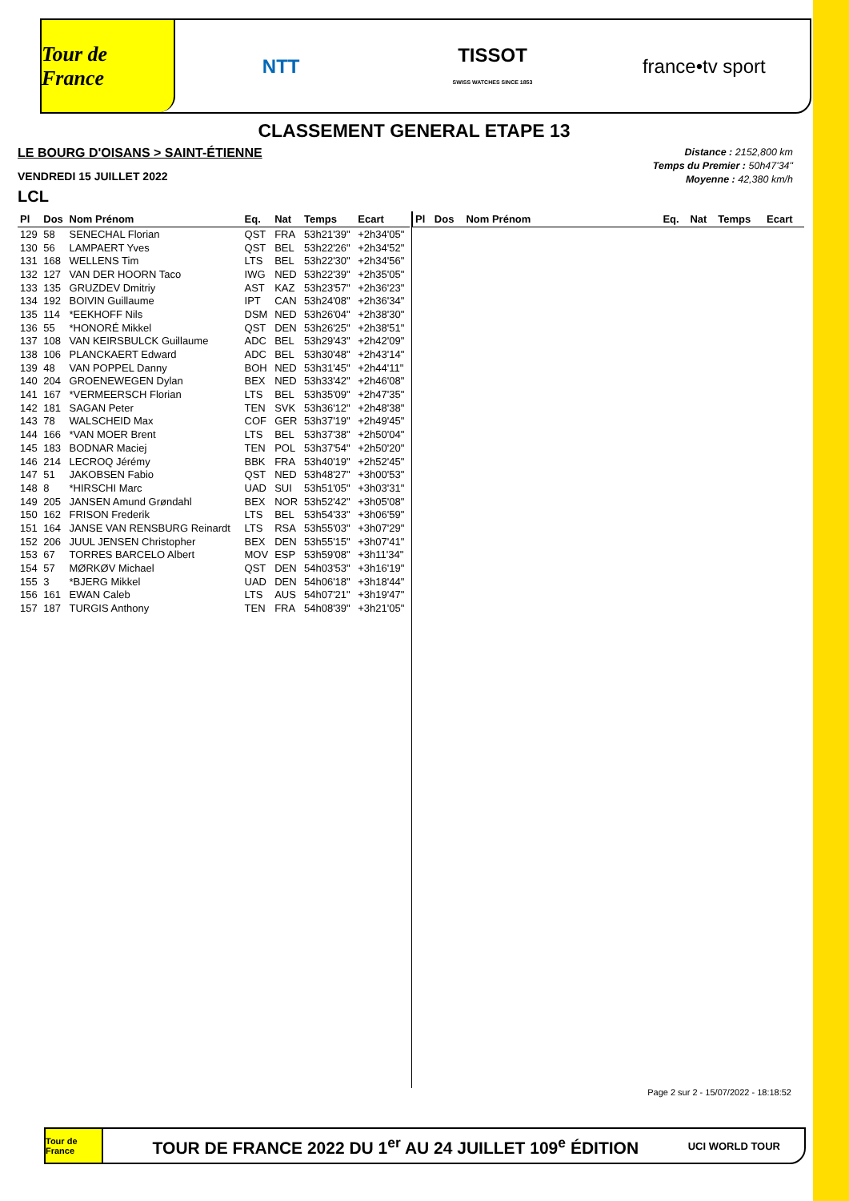Tour de France
NTT
TISSOT
SWISS WATCHES SINCE 1853
france•tv sport
CLASSEMENT GENERAL ETAPE 13
LE BOURG D'OISANS > SAINT-ÉTIENNE
VENDREDI 15 JUILLET 2022
LCL
Distance : 2152,800 km
Temps du Premier : 50h47'34"
Moyenne : 42,380 km/h
| Pl | Dos | Nom Prénom | Eq. | Nat | Temps | Ecart |
| --- | --- | --- | --- | --- | --- | --- |
| 129 | 58 | SENECHAL Florian | QST | FRA | 53h21'39" | +2h34'05" |
| 130 | 56 | LAMPAERT Yves | QST | BEL | 53h22'26" | +2h34'52" |
| 131 | 168 | WELLENS Tim | LTS | BEL | 53h22'30" | +2h34'56" |
| 132 | 127 | VAN DER HOORN Taco | IWG | NED | 53h22'39" | +2h35'05" |
| 133 | 135 | GRUZDEV Dmitriy | AST | KAZ | 53h23'57" | +2h36'23" |
| 134 | 192 | BOIVIN Guillaume | IPT | CAN | 53h24'08" | +2h36'34" |
| 135 | 114 | *EEKHOFF Nils | DSM | NED | 53h26'04" | +2h38'30" |
| 136 | 55 | *HONORÉ Mikkel | QST | DEN | 53h26'25" | +2h38'51" |
| 137 | 108 | VAN KEIRSBULCK Guillaume | ADC | BEL | 53h29'43" | +2h42'09" |
| 138 | 106 | PLANCKAERT Edward | ADC | BEL | 53h30'48" | +2h43'14" |
| 139 | 48 | VAN POPPEL Danny | BOH | NED | 53h31'45" | +2h44'11" |
| 140 | 204 | GROENEWEGEN Dylan | BEX | NED | 53h33'42" | +2h46'08" |
| 141 | 167 | *VERMEERSCH Florian | LTS | BEL | 53h35'09" | +2h47'35" |
| 142 | 181 | SAGAN Peter | TEN | SVK | 53h36'12" | +2h48'38" |
| 143 | 78 | WALSCHEID Max | COF | GER | 53h37'19" | +2h49'45" |
| 144 | 166 | *VAN MOER Brent | LTS | BEL | 53h37'38" | +2h50'04" |
| 145 | 183 | BODNAR Maciej | TEN | POL | 53h37'54" | +2h50'20" |
| 146 | 214 | LECROQ Jérémy | BBK | FRA | 53h40'19" | +2h52'45" |
| 147 | 51 | JAKOBSEN Fabio | QST | NED | 53h48'27" | +3h00'53" |
| 148 | 8 | *HIRSCHI Marc | UAD | SUI | 53h51'05" | +3h03'31" |
| 149 | 205 | JANSEN Amund Grøndahl | BEX | NOR | 53h52'42" | +3h05'08" |
| 150 | 162 | FRISON Frederik | LTS | BEL | 53h54'33" | +3h06'59" |
| 151 | 164 | JANSE VAN RENSBURG Reinardt | LTS | RSA | 53h55'03" | +3h07'29" |
| 152 | 206 | JUUL JENSEN Christopher | BEX | DEN | 53h55'15" | +3h07'41" |
| 153 | 67 | TORRES BARCELO Albert | MOV | ESP | 53h59'08" | +3h11'34" |
| 154 | 57 | MØRKØV Michael | QST | DEN | 54h03'53" | +3h16'19" |
| 155 | 3 | *BJERG Mikkel | UAD | DEN | 54h06'18" | +3h18'44" |
| 156 | 161 | EWAN Caleb | LTS | AUS | 54h07'21" | +3h19'47" |
| 157 | 187 | TURGIS Anthony | TEN | FRA | 54h08'39" | +3h21'05" |
| Pl | Dos | Nom Prénom | Eq. | Nat | Temps | Ecart |
| --- | --- | --- | --- | --- | --- | --- |
Page 2 sur 2 - 15/07/2022 - 18:18:52
Tour de France
TOUR DE FRANCE 2022 DU 1<sup>er</sup> AU 24 JUILLET 109<sup>e</sup> ÉDITION
UCI WORLD TOUR